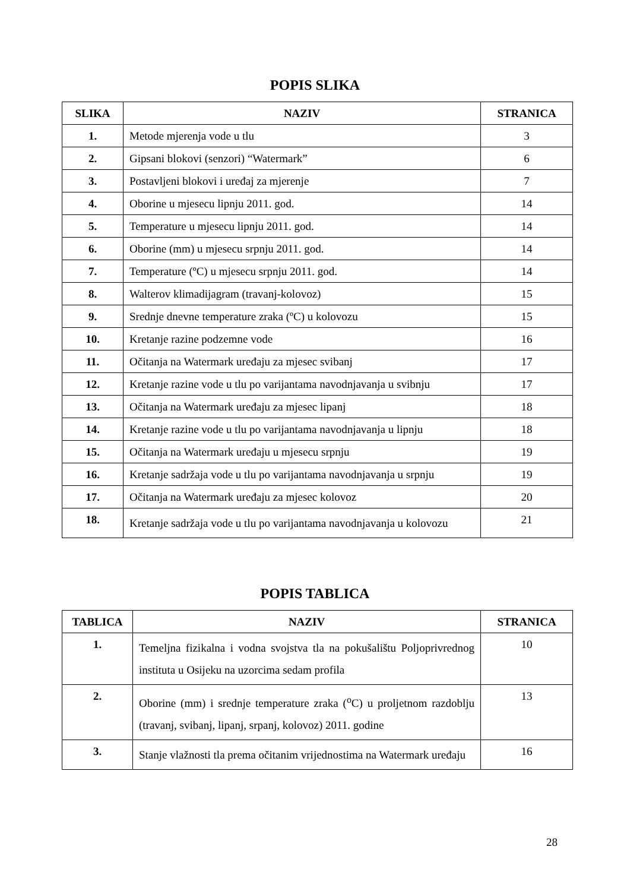POPIS SLIKA
| SLIKA | NAZIV | STRANICA |
| --- | --- | --- |
| 1. | Metode mjerenja vode u tlu | 3 |
| 2. | Gipsani blokovi (senzori) “Watermark” | 6 |
| 3. | Postavljeni blokovi i uređaj za mjerenje | 7 |
| 4. | Oborine u mjesecu lipnju 2011. god. | 14 |
| 5. | Temperature u mjesecu lipnju 2011. god. | 14 |
| 6. | Oborine (mm) u mjesecu srpnju 2011. god. | 14 |
| 7. | Temperature (ºC) u mjesecu srpnju 2011. god. | 14 |
| 8. | Walterov klimadijagram (travanj-kolovoz) | 15 |
| 9. | Srednje dnevne temperature zraka (ºC) u kolovozu | 15 |
| 10. | Kretanje razine podzemne vode | 16 |
| 11. | Očitanja na Watermark uređaju za mjesec svibanj | 17 |
| 12. | Kretanje razine vode u tlu po varijantama navodnjavanja u svibnju | 17 |
| 13. | Očitanja na Watermark uređaju za mjesec lipanj | 18 |
| 14. | Kretanje razine vode u tlu po varijantama navodnjavanja u lipnju | 18 |
| 15. | Očitanja na Watermark uređaju u mjesecu srpnju | 19 |
| 16. | Kretanje sadržaja vode u tlu po varijantama navodnjavanja u srpnju | 19 |
| 17. | Očitanja na Watermark uređaju za mjesec kolovoz | 20 |
| 18. | Kretanje sadržaja vode u tlu po varijantama navodnjavanja u kolovozu | 21 |
POPIS TABLICA
| TABLICA | NAZIV | STRANICA |
| --- | --- | --- |
| 1. | Temeljna fizikalna i vodna svojstva tla na pokušalištu Poljoprivrednog instituta u Osijeku na uzorcima sedam profila | 10 |
| 2. | Oborine (mm) i srednje temperature zraka (<sup>o</sup>C) u proljetnom razdoblju (travanj, svibanj, lipanj, srpanj, kolovoz) 2011. godine | 13 |
| 3. | Stanje vlažnosti tla prema očitanim vrijednostima na Watermark uređaju | 16 |
28